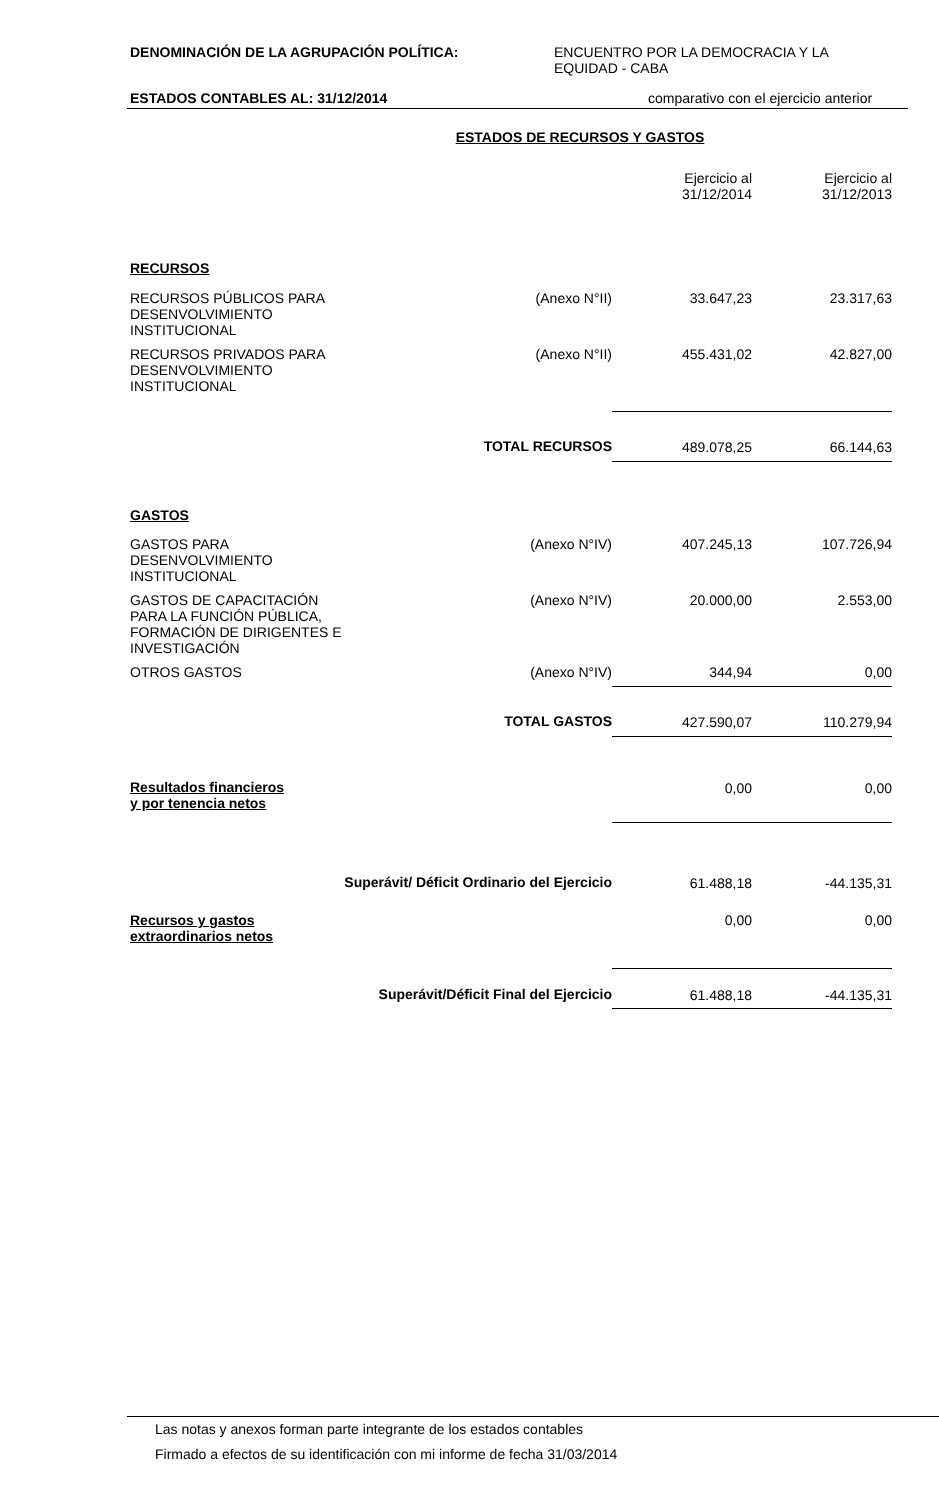DENOMINACIÓN DE LA AGRUPACIÓN POLÍTICA: ENCUENTRO POR LA DEMOCRACIA Y LA
EQUIDAD - CABA
ESTADOS CONTABLES AL: 31/12/2014 comparativo con el ejercicio anterior
ESTADOS DE RECURSOS Y GASTOS
| | | Ejercicio al 31/12/2014 | Ejercicio al 31/12/2013 |
| RECURSOS | | | |
| RECURSOS PÚBLICOS PARA DESENVOLVIMIENTO INSTITUCIONAL | (Anexo N°II) | 33.647,23 | 23.317,63 |
| RECURSOS PRIVADOS PARA DESENVOLVIMIENTO INSTITUCIONAL | (Anexo N°II) | 455.431,02 | 42.827,00 |
| | TOTAL RECURSOS | 489.078,25 | 66.144,63 |
| GASTOS | | | |
| GASTOS PARA DESENVOLVIMIENTO INSTITUCIONAL | (Anexo N°IV) | 407.245,13 | 107.726,94 |
| GASTOS DE CAPACITACIÓN PARA LA FUNCIÓN PÚBLICA, FORMACIÓN DE DIRIGENTES E INVESTIGACIÓN | (Anexo N°IV) | 20.000,00 | 2.553,00 |
| OTROS GASTOS | (Anexo N°IV) | 344,94 | 0,00 |
| | TOTAL GASTOS | 427.590,07 | 110.279,94 |
| Resultados financieros y por tenencia netos | | 0,00 | 0,00 |
| Superávit/ Déficit Ordinario del Ejercicio | | 61.488,18 | -44.135,31 |
| Recursos y gastos extraordinarios netos | | 0,00 | 0,00 |
| Superávit/Déficit Final del Ejercicio | | 61.488,18 | -44.135,31 |
Las notas y anexos forman parte integrante de los estados contables
Firmado a efectos de su identificación con mi informe de fecha 31/03/2014